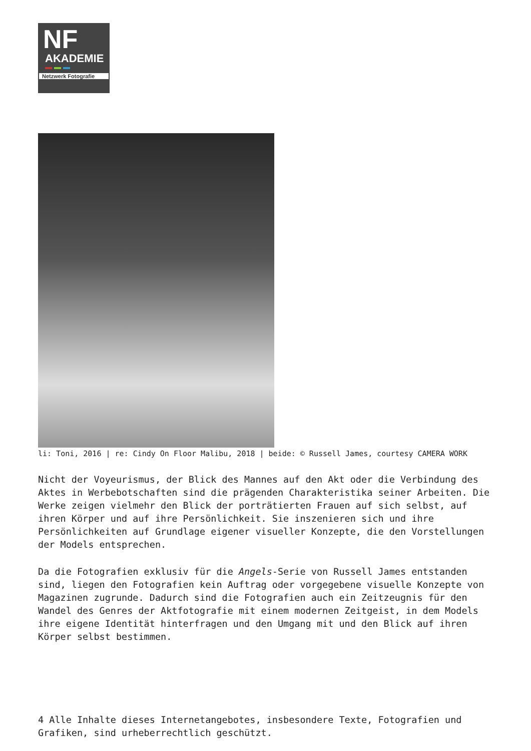NF
AKADEMIE
Netzwerk Fotografie
li: Toni, 2016 | re: Cindy On Floor Malibu, 2018 | beide: © Russell James, courtesy CAMERA WORK
Nicht der Voyeurismus, der Blick des Mannes auf den Akt oder die Verbindung des Aktes in Werbebotschaften sind die prägenden Charakteristika seiner Arbeiten. Die Werke zeigen vielmehr den Blick der porträtierten Frauen auf sich selbst, auf ihren Körper und auf ihre Persönlichkeit. Sie inszenieren sich und ihre Persönlichkeiten auf Grundlage eigener visueller Konzepte, die den Vorstellungen der Models entsprechen.
Da die Fotografien exklusiv für die Angels-Serie von Russell James entstanden sind, liegen den Fotografien kein Auftrag oder vorgegebene visuelle Konzepte von Magazinen zugrunde. Dadurch sind die Fotografien auch ein Zeitzeugnis für den Wandel des Genres der Aktfotografie mit einem modernen Zeitgeist, in dem Models ihre eigene Identität hinterfragen und den Umgang mit und den Blick auf ihren Körper selbst bestimmen.
4 Alle Inhalte dieses Internetangebotes, insbesondere Texte, Fotografien und Grafiken, sind urheberrechtlich geschützt.